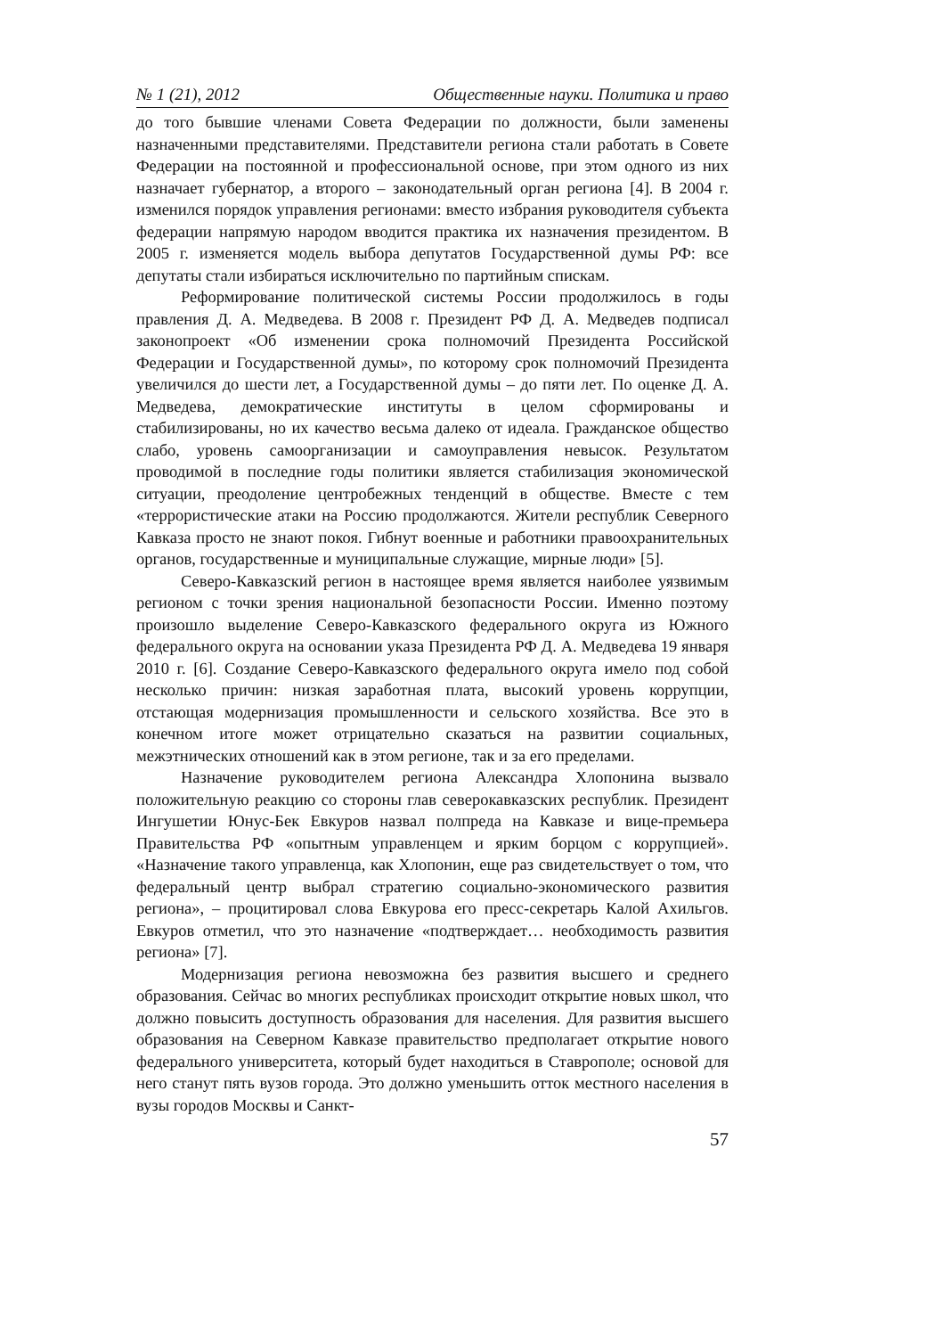№ 1 (21), 2012 Общественные науки. Политика и право
до того бывшие членами Совета Федерации по должности, были заменены назначенными представителями. Представители региона стали работать в Совете Федерации на постоянной и профессиональной основе, при этом одного из них назначает губернатор, а второго – законодательный орган региона [4]. В 2004 г. изменился порядок управления регионами: вместо избрания руководителя субъекта федерации напрямую народом вводится практика их назначения президентом. В 2005 г. изменяется модель выбора депутатов Государственной думы РФ: все депутаты стали избираться исключительно по партийным спискам.
Реформирование политической системы России продолжилось в годы правления Д. А. Медведева. В 2008 г. Президент РФ Д. А. Медведев подписал законопроект «Об изменении срока полномочий Президента Российской Федерации и Государственной думы», по которому срок полномочий Президента увеличился до шести лет, а Государственной думы – до пяти лет. По оценке Д. А. Медведева, демократические институты в целом сформированы и стабилизированы, но их качество весьма далеко от идеала. Гражданское общество слабо, уровень самоорганизации и самоуправления невысок. Результатом проводимой в последние годы политики является стабилизация экономической ситуации, преодоление центробежных тенденций в обществе. Вместе с тем «террористические атаки на Россию продолжаются. Жители республик Северного Кавказа просто не знают покоя. Гибнут военные и работники правоохранительных органов, государственные и муниципальные служащие, мирные люди» [5].
Северо-Кавказский регион в настоящее время является наиболее уязвимым регионом с точки зрения национальной безопасности России. Именно поэтому произошло выделение Северо-Кавказского федерального округа из Южного федерального округа на основании указа Президента РФ Д. А. Медведева 19 января 2010 г. [6]. Создание Северо-Кавказского федерального округа имело под собой несколько причин: низкая заработная плата, высокий уровень коррупции, отстающая модернизация промышленности и сельского хозяйства. Все это в конечном итоге может отрицательно сказаться на развитии социальных, межэтнических отношений как в этом регионе, так и за его пределами.
Назначение руководителем региона Александра Хлопонина вызвало положительную реакцию со стороны глав северокавказских республик. Президент Ингушетии Юнус-Бек Евкуров назвал полпреда на Кавказе и вице-премьера Правительства РФ «опытным управленцем и ярким борцом с коррупцией». «Назначение такого управленца, как Хлопонин, еще раз свидетельствует о том, что федеральный центр выбрал стратегию социально-экономического развития региона», – процитировал слова Евкурова его пресс-секретарь Калой Ахильгов. Евкуров отметил, что это назначение «подтверждает… необходимость развития региона» [7].
Модернизация региона невозможна без развития высшего и среднего образования. Сейчас во многих республиках происходит открытие новых школ, что должно повысить доступность образования для населения. Для развития высшего образования на Северном Кавказе правительство предполагает открытие нового федерального университета, который будет находиться в Ставрополе; основой для него станут пять вузов города. Это должно уменьшить отток местного населения в вузы городов Москвы и Санкт-
57